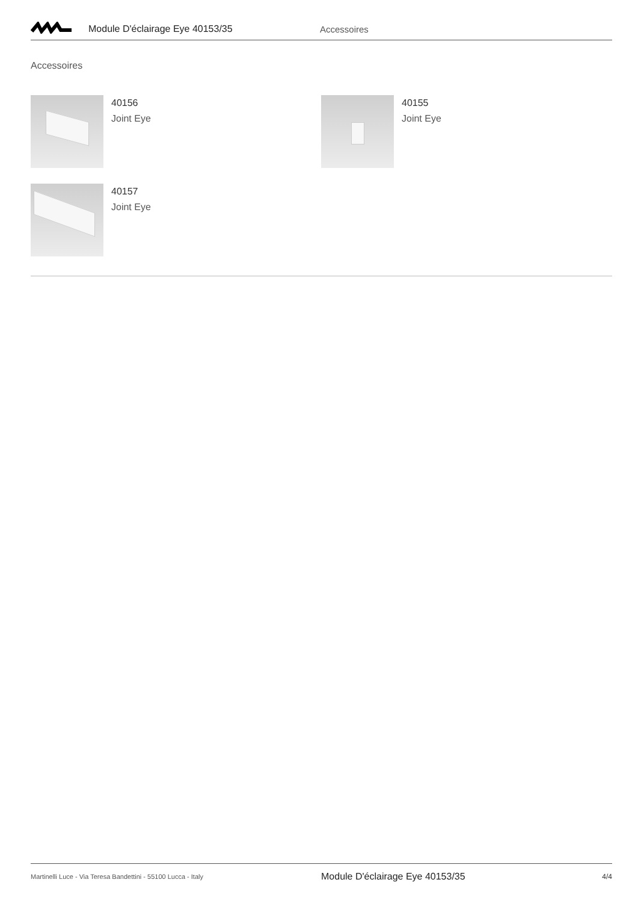Module D'éclairage Eye 40153/35 Accessoires
Accessoires
40156
Joint Eye
40155
Joint Eye
40157
Joint Eye
Martinelli Luce - Via Teresa Bandettini - 55100 Lucca - Italy
Module D'éclairage Eye 40153/35
4/4